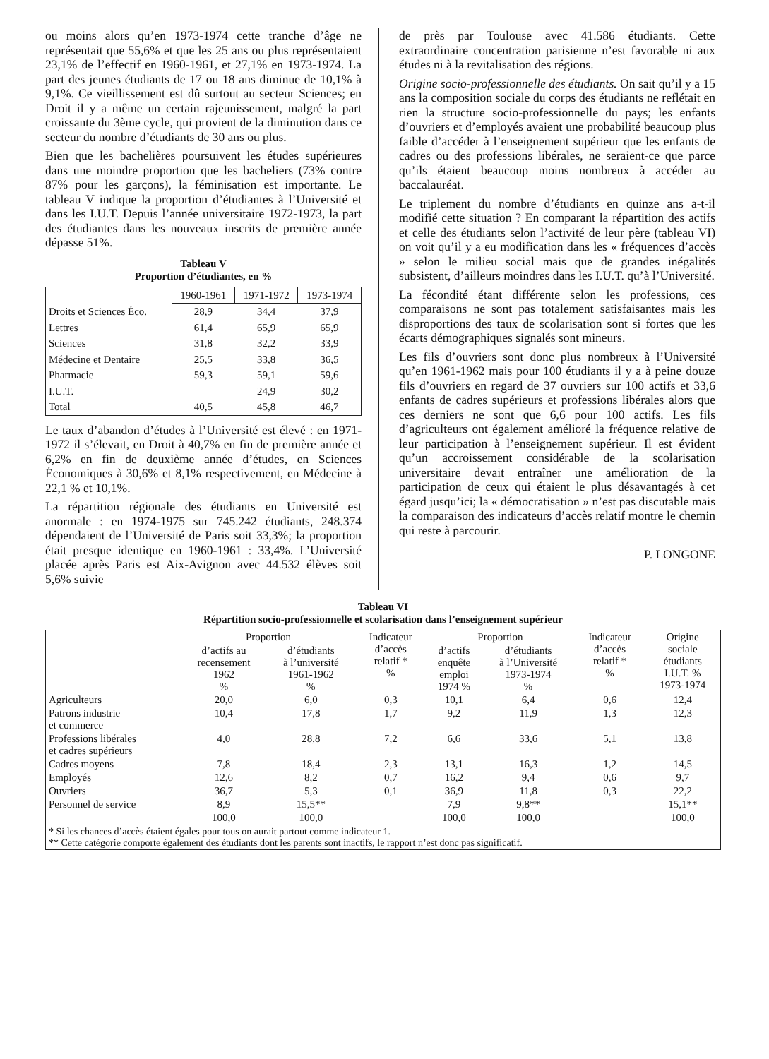ou moins alors qu’en 1973-1974 cette tranche d’âge ne représentait que 55,6% et que les 25 ans ou plus représentaient 23,1% de l’effectif en 1960-1961, et 27,1% en 1973-1974. La part des jeunes étudiants de 17 ou 18 ans diminue de 10,1% à 9,1%. Ce vieillissement est dû surtout au secteur Sciences; en Droit il y a même un certain rajeunissement, malgré la part croissante du 3ème cycle, qui provient de la diminution dans ce secteur du nombre d’étudiants de 30 ans ou plus.
Bien que les bachelières poursuivent les études supérieures dans une moindre proportion que les bacheliers (73% contre 87% pour les garçons), la féminisation est importante. Le tableau V indique la proportion d’étudiantes à l’Université et dans les I.U.T. Depuis l’année universitaire 1972-1973, la part des étudiantes dans les nouveaux inscrits de première année dépasse 51%.
Tableau V
Proportion d’étudiantes, en %
| | 1960-1961 | 1971-1972 | 1973-1974 |
| --- | --- | --- | --- |
| Droits et Sciences Éco. | 28,9 | 34,4 | 37,9 |
| Lettres | 61,4 | 65,9 | 65,9 |
| Sciences | 31,8 | 32,2 | 33,9 |
| Médecine et Dentaire | 25,5 | 33,8 | 36,5 |
| Pharmacie | 59,3 | 59,1 | 59,6 |
| I.U.T. | | 24,9 | 30,2 |
| Total | 40,5 | 45,8 | 46,7 |
Le taux d’abandon d’études à l’Université est élevé : en 1971-1972 il s’élevait, en Droit à 40,7% en fin de première année et 6,2% en fin de deuxième année d’études, en Sciences Économiques à 30,6% et 8,1% respectivement, en Médecine à 22,1 % et 10,1%.
La répartition régionale des étudiants en Université est anormale : en 1974-1975 sur 745.242 étudiants, 248.374 dépendaient de l’Université de Paris soit 33,3%; la proportion était presque identique en 1960-1961 : 33,4%. L’Université placée après Paris est Aix-Avignon avec 44.532 élèves soit 5,6% suivie
de près par Toulouse avec 41.586 étudiants. Cette extraordinaire concentration parisienne n’est favorable ni aux études ni à la revitalisation des régions.
Origine socio-professionnelle des étudiants. On sait qu’il y a 15 ans la composition sociale du corps des étudiants ne reflétait en rien la structure socio-professionnelle du pays; les enfants d’ouvriers et d’employés avaient une probabilité beaucoup plus faible d’accéder à l’enseignement supérieur que les enfants de cadres ou des professions libérales, ne seraient-ce que parce qu’ils étaient beaucoup moins nombreux à accéder au baccalauréat.
Le triplement du nombre d’étudiants en quinze ans a-t-il modifié cette situation ? En comparant la répartition des actifs et celle des étudiants selon l’activité de leur père (tableau VI) on voit qu’il y a eu modification dans les « fréquences d’accès » selon le milieu social mais que de grandes inégalités subsistent, d’ailleurs moindres dans les I.U.T. qu’à l’Université.
La fécondité étant différente selon les professions, ces comparaisons ne sont pas totalement satisfaisantes mais les disproportions des taux de scolarisation sont si fortes que les écarts démographiques signalés sont mineurs.
Les fils d’ouvriers sont donc plus nombreux à l’Université qu’en 1961-1962 mais pour 100 étudiants il y a à peine douze fils d’ouvriers en regard de 37 ouvriers sur 100 actifs et 33,6 enfants de cadres supérieurs et professions libérales alors que ces derniers ne sont que 6,6 pour 100 actifs. Les fils d’agriculteurs ont également amélioré la fréquence relative de leur participation à l’enseignement supérieur. Il est évident qu’un accroissement considérable de la scolarisation universitaire devait entraîner une amélioration de la participation de ceux qui étaient le plus désavantagés à cet égard jusqu’ici; la « démocratisation » n’est pas discutable mais la comparaison des indicateurs d’accès relatif montre le chemin qui reste à parcourir.
P. LONGONE
Tableau VI
Répartition socio-professionnelle et scolarisation dans l’enseignement supérieur
| | Proportion | | Indicateur d’accès relatif * % | Proportion | | Indicateur d’accès relatif * % | Origine sociale étudiants I.U.T. % 1973-1974 |
| --- | --- | --- | --- | --- | --- | --- | --- |
| | d’actifs au recensement 1962 % | d’étudiants à l’université 1961-1962 % | | d’actifs enquête emploi 1974 % | d’étudiants à l’Université 1973-1974 % | | |
| Agriculteurs | 20,0 | 6,0 | 0,3 | 10,1 | 6,4 | 0,6 | 12,4 |
| Patrons industrie et commerce | 10,4 | 17,8 | 1,7 | 9,2 | 11,9 | 1,3 | 12,3 |
| Professions libérales et cadres supérieurs | 4,0 | 28,8 | 7,2 | 6,6 | 33,6 | 5,1 | 13,8 |
| Cadres moyens | 7,8 | 18,4 | 2,3 | 13,1 | 16,3 | 1,2 | 14,5 |
| Employés | 12,6 | 8,2 | 0,7 | 16,2 | 9,4 | 0,6 | 9,7 |
| Ouvriers | 36,7 | 5,3 | 0,1 | 36,9 | 11,8 | 0,3 | 22,2 |
| Personnel de service | 8,9 | 15,5** | | 7,9 | 9,8** | | 15,1** |
| | 100,0 | 100,0 | | 100,0 | 100,0 | | 100,0 |
| * Si les chances d’accès étaient égales pour tous on aurait partout comme indicateur 1. ** Cette catégorie comporte également des étudiants dont les parents sont inactifs, le rapport n’est donc pas significatif. | | | | | | | |